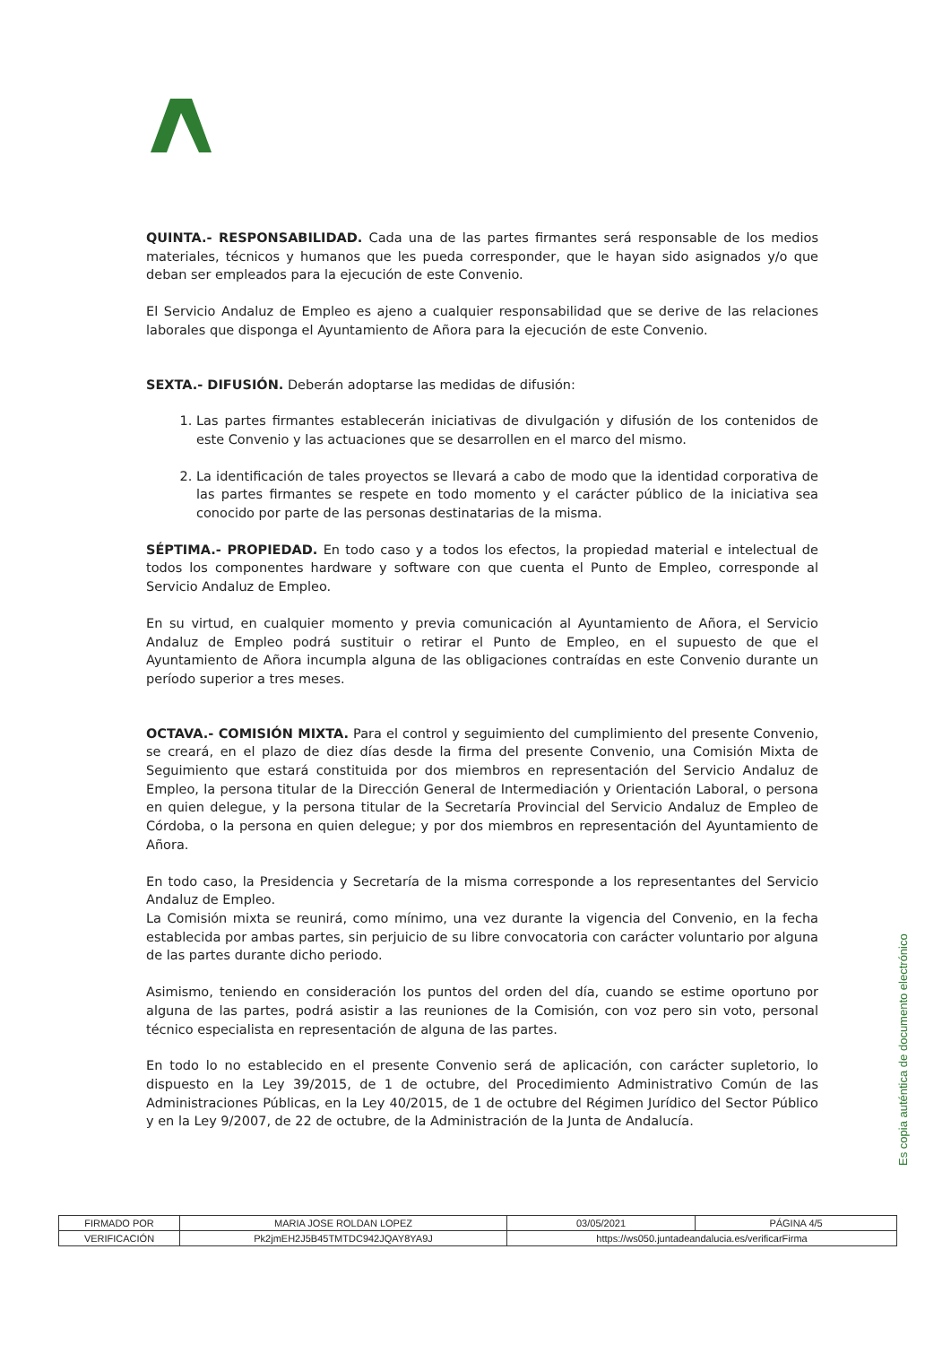QUINTA.- RESPONSABILIDAD. Cada una de las partes firmantes será responsable de los medios materiales, técnicos y humanos que les pueda corresponder, que le hayan sido asignados y/o que deban ser empleados para la ejecución de este Convenio.
El Servicio Andaluz de Empleo es ajeno a cualquier responsabilidad que se derive de las relaciones laborales que disponga el Ayuntamiento de Añora para la ejecución de este Convenio.
SEXTA.- DIFUSIÓN. Deberán adoptarse las medidas de difusión:
1. Las partes firmantes establecerán iniciativas de divulgación y difusión de los contenidos de este Convenio y las actuaciones que se desarrollen en el marco del mismo.
2. La identificación de tales proyectos se llevará a cabo de modo que la identidad corporativa de las partes firmantes se respete en todo momento y el carácter público de la iniciativa sea conocido por parte de las personas destinatarias de la misma.
SÉPTIMA.- PROPIEDAD. En todo caso y a todos los efectos, la propiedad material e intelectual de todos los componentes hardware y software con que cuenta el Punto de Empleo, corresponde al Servicio Andaluz de Empleo.
En su virtud, en cualquier momento y previa comunicación al Ayuntamiento de Añora, el Servicio Andaluz de Empleo podrá sustituir o retirar el Punto de Empleo, en el supuesto de que el Ayuntamiento de Añora incumpla alguna de las obligaciones contraídas en este Convenio durante un período superior a tres meses.
OCTAVA.- COMISIÓN MIXTA. Para el control y seguimiento del cumplimiento del presente Convenio, se creará, en el plazo de diez días desde la firma del presente Convenio, una Comisión Mixta de Seguimiento que estará constituida por dos miembros en representación del Servicio Andaluz de Empleo, la persona titular de la Dirección General de Intermediación y Orientación Laboral, o persona en quien delegue, y la persona titular de la Secretaría Provincial del Servicio Andaluz de Empleo de Córdoba, o la persona en quien delegue; y por dos miembros en representación del Ayuntamiento de Añora.
En todo caso, la Presidencia y Secretaría de la misma corresponde a los representantes del Servicio Andaluz de Empleo.
La Comisión mixta se reunirá, como mínimo, una vez durante la vigencia del Convenio, en la fecha establecida por ambas partes, sin perjuicio de su libre convocatoria con carácter voluntario por alguna de las partes durante dicho periodo.
Asimismo, teniendo en consideración los puntos del orden del día, cuando se estime oportuno por alguna de las partes, podrá asistir a las reuniones de la Comisión, con voz pero sin voto, personal técnico especialista en representación de alguna de las partes.
En todo lo no establecido en el presente Convenio será de aplicación, con carácter supletorio, lo dispuesto en la Ley 39/2015, de 1 de octubre, del Procedimiento Administrativo Común de las Administraciones Públicas, en la Ley 40/2015, de 1 de octubre del Régimen Jurídico del Sector Público y en la Ley 9/2007, de 22 de octubre, de la Administración de la Junta de Andalucía.
Es copia auténtica de documento electrónico
| FIRMADO POR | MARIA JOSE ROLDAN LOPEZ | | 03/05/2021 | PÁGINA 4/5 |
| VERIFICACIÓN | Pk2jmEH2J5B45TMTDC942JQAY8YA9J | https://ws050.juntadeandalucia.es/verificarFirma | | |